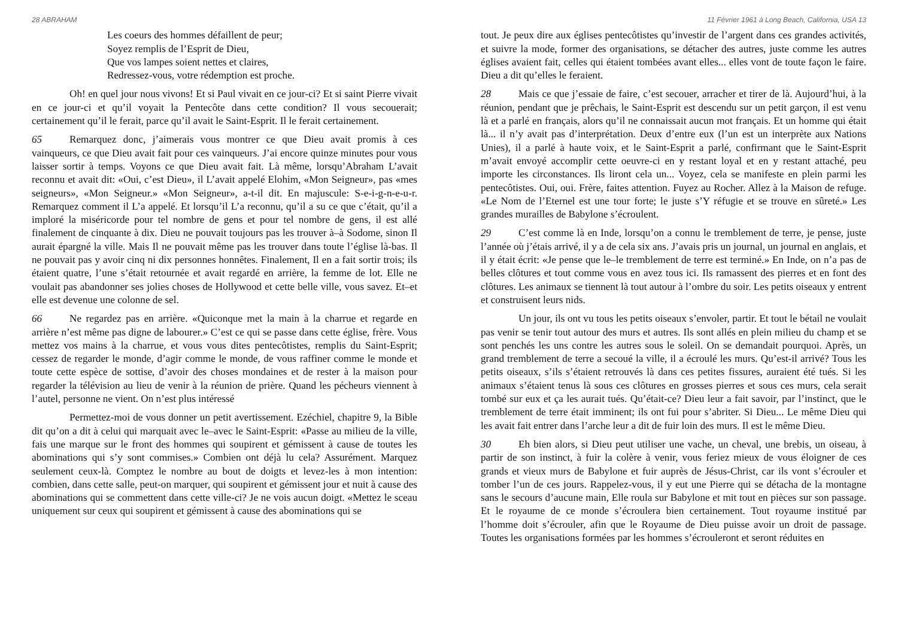28 ABRAHAM
Les coeurs des hommes défaillent de peur;
Soyez remplis de l’Esprit de Dieu,
Que vos lampes soient nettes et claires,
Redressez-vous, votre rédemption est proche.
Oh! en quel jour nous vivons! Et si Paul vivait en ce jour-ci? Et si saint Pierre vivait en ce jour-ci et qu’il voyait la Pentecôte dans cette condition? Il vous secouerait; certainement qu’il le ferait, parce qu’il avait le Saint-Esprit. Il le ferait certainement.
65 Remarquez donc, j’aimerais vous montrer ce que Dieu avait promis à ces vainqueurs, ce que Dieu avait fait pour ces vainqueurs. J’ai encore quinze minutes pour vous laisser sortir à temps. Voyons ce que Dieu avait fait. Là même, lorsqu’Abraham L’avait reconnu et avait dit: «Oui, c’est Dieu», il L’avait appelé Elohim, «Mon Seigneur», pas «mes seigneurs», «Mon Seigneur.» «Mon Seigneur», a-t-il dit. En majuscule: S-e-i-g-n-e-u-r. Remarquez comment il L’a appelé. Et lorsqu’il L’a reconnu, qu’il a su ce que c’était, qu’il a imploré la miséricorde pour tel nombre de gens et pour tel nombre de gens, il est allé finalement de cinquante à dix. Dieu ne pouvait toujours pas les trouver à–à Sodome, sinon Il aurait épargné la ville. Mais Il ne pouvait même pas les trouver dans toute l’église là-bas. Il ne pouvait pas y avoir cinq ni dix personnes honnêtes. Finalement, Il en a fait sortir trois; ils étaient quatre, l’une s’était retournée et avait regardé en arrière, la femme de lot. Elle ne voulait pas abandonner ses jolies choses de Hollywood et cette belle ville, vous savez. Et–et elle est devenue une colonne de sel.
66 Ne regardez pas en arrière. «Quiconque met la main à la charrue et regarde en arrière n’est même pas digne de labourer.» C’est ce qui se passe dans cette église, frère. Vous mettez vos mains à la charrue, et vous vous dites pentecôtistes, remplis du Saint-Esprit; cessez de regarder le monde, d’agir comme le monde, de vous raffiner comme le monde et toute cette espèce de sottise, d’avoir des choses mondaines et de rester à la maison pour regarder la télévision au lieu de venir à la réunion de prière. Quand les pécheurs viennent à l’autel, personne ne vient. On n’est plus intéressé
Permettez-moi de vous donner un petit avertissement. Ezéchiel, chapitre 9, la Bible dit qu’on a dit à celui qui marquait avec le–avec le Saint-Esprit: «Passe au milieu de la ville, fais une marque sur le front des hommes qui soupirent et gémissent à cause de toutes les abominations qui s’y sont commises.» Combien ont déjà lu cela? Assurément. Marquez seulement ceux-là. Comptez le nombre au bout de doigts et levez-les à mon intention: combien, dans cette salle, peut-on marquer, qui soupirent et gémissent jour et nuit à cause des abominations qui se commettent dans cette ville-ci? Je ne vois aucun doigt. «Mettez le sceau uniquement sur ceux qui soupirent et gémissent à cause des abominations qui se
11 Février 1961 à Long Beach, California, USA 13
tout. Je peux dire aux églises pentecôtistes qu’investir de l’argent dans ces grandes activités, et suivre la mode, former des organisations, se détacher des autres, juste comme les autres églises avaient fait, celles qui étaient tombées avant elles... elles vont de toute façon le faire. Dieu a dit qu’elles le feraient.
28 Mais ce que j’essaie de faire, c’est secouer, arracher et tirer de là. Aujourd’hui, à la réunion, pendant que je prêchais, le Saint-Esprit est descendu sur un petit garçon, il est venu là et a parlé en français, alors qu’il ne connaissait aucun mot français. Et un homme qui était là... il n’y avait pas d’interprétation. Deux d’entre eux (l’un est un interprète aux Nations Unies), il a parlé à haute voix, et le Saint-Esprit a parlé, confirmant que le Saint-Esprit m’avait envoyé accomplir cette oeuvre-ci en y restant loyal et en y restant attaché, peu importe les circonstances. Ils liront cela un... Voyez, cela se manifeste en plein parmi les pentecôtistes. Oui, oui. Frère, faites attention. Fuyez au Rocher. Allez à la Maison de refuge. «Le Nom de l’Eternel est une tour forte; le juste s’Y réfugie et se trouve en sûreté.» Les grandes murailles de Babylone s’écroulent.
29 C’est comme là en Inde, lorsqu’on a connu le tremblement de terre, je pense, juste l’année où j’étais arrivé, il y a de cela six ans. J’avais pris un journal, un journal en anglais, et il y était écrit: «Je pense que le–le tremblement de terre est terminé.» En Inde, on n’a pas de belles clôtures et tout comme vous en avez tous ici. Ils ramassent des pierres et en font des clôtures. Les animaux se tiennent là tout autour à l’ombre du soir. Les petits oiseaux y entrent et construisent leurs nids.
Un jour, ils ont vu tous les petits oiseaux s’envoler, partir. Et tout le bétail ne voulait pas venir se tenir tout autour des murs et autres. Ils sont allés en plein milieu du champ et se sont penchés les uns contre les autres sous le soleil. On se demandait pourquoi. Après, un grand tremblement de terre a secoué la ville, il a écroulé les murs. Qu’est-il arrivé? Tous les petits oiseaux, s’ils s’étaient retrouvés là dans ces petites fissures, auraient été tués. Si les animaux s’étaient tenus là sous ces clôtures en grosses pierres et sous ces murs, cela serait tombé sur eux et ça les aurait tués. Qu’était-ce? Dieu leur a fait savoir, par l’instinct, que le tremblement de terre était imminent; ils ont fui pour s’abriter. Si Dieu... Le même Dieu qui les avait fait entrer dans l’arche leur a dit de fuir loin des murs. Il est le même Dieu.
30 Eh bien alors, si Dieu peut utiliser une vache, un cheval, une brebis, un oiseau, à partir de son instinct, à fuir la colère à venir, vous feriez mieux de vous éloigner de ces grands et vieux murs de Babylone et fuir auprès de Jésus-Christ, car ils vont s’écrouler et tomber l’un de ces jours. Rappelez-vous, il y eut une Pierre qui se détacha de la montagne sans le secours d’aucune main, Elle roula sur Babylone et mit tout en pièces sur son passage. Et le royaume de ce monde s’écroulera bien certainement. Tout royaume institué par l’homme doit s’écrouler, afin que le Royaume de Dieu puisse avoir un droit de passage. Toutes les organisations formées par les hommes s’écrouleront et seront réduites en